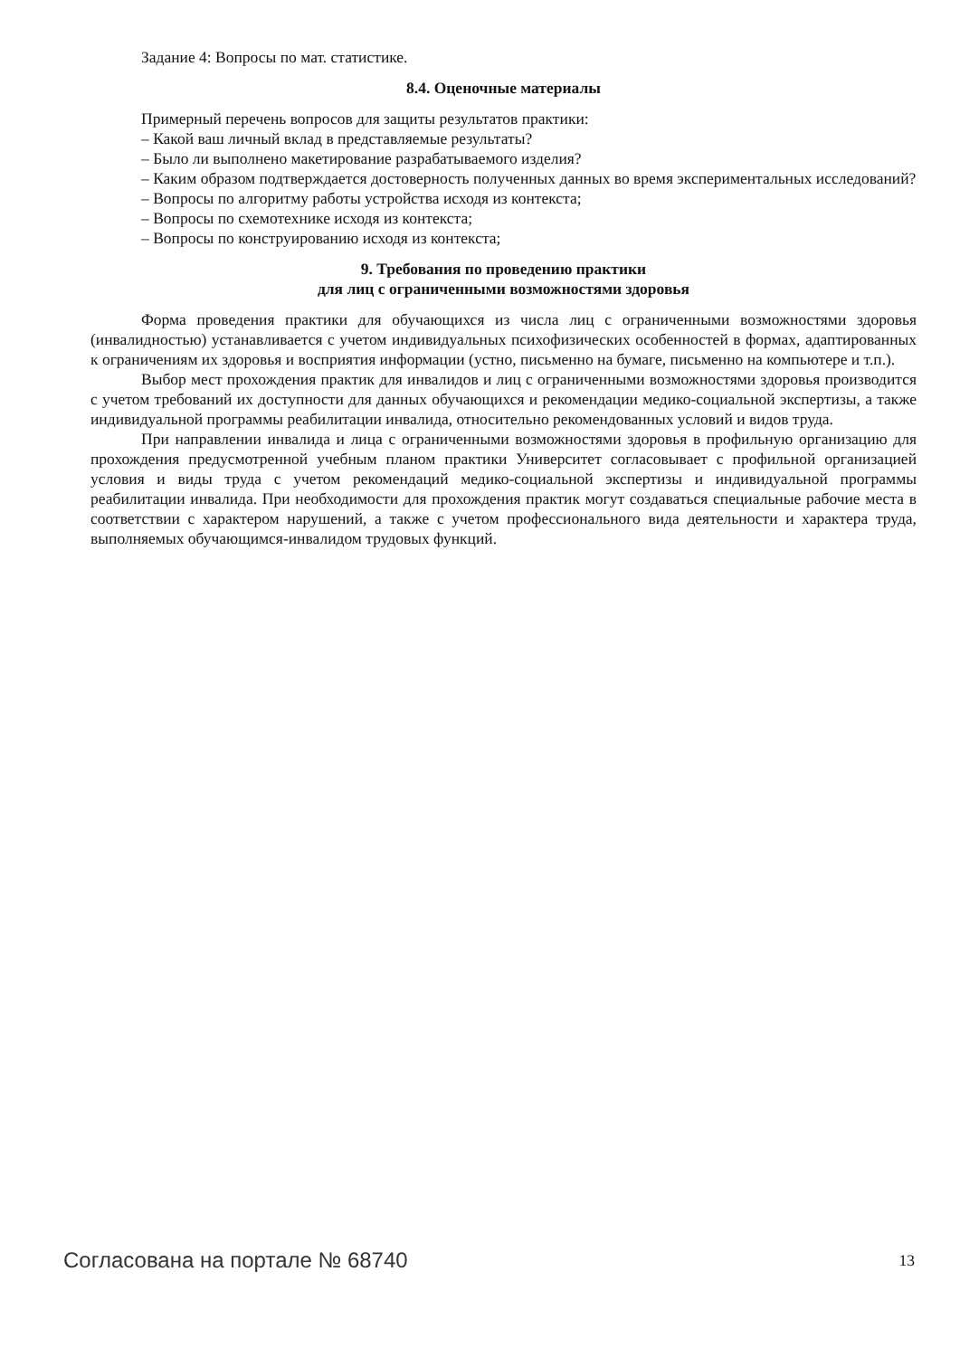Задание 4: Вопросы по мат. статистике.
8.4. Оценочные материалы
Примерный перечень вопросов для защиты результатов практики:
– Какой ваш личный вклад в представляемые результаты?
– Было ли выполнено макетирование разрабатываемого изделия?
– Каким образом подтверждается достоверность полученных данных во время экспериментальных исследований?
– Вопросы по алгоритму работы устройства исходя из контекста;
– Вопросы по схемотехнике исходя из контекста;
– Вопросы по конструированию исходя из контекста;
9. Требования по проведению практики
для лиц с ограниченными возможностями здоровья
Форма проведения практики для обучающихся из числа лиц с ограниченными возможностями здоровья (инвалидностью) устанавливается с учетом индивидуальных психофизических особенностей в формах, адаптированных к ограничениям их здоровья и восприятия информации (устно, письменно на бумаге, письменно на компьютере и т.п.).
Выбор мест прохождения практик для инвалидов и лиц с ограниченными возможностями здоровья производится с учетом требований их доступности для данных обучающихся и рекомендации медико-социальной экспертизы, а также индивидуальной программы реабилитации инвалида, относительно рекомендованных условий и видов труда.
При направлении инвалида и лица с ограниченными возможностями здоровья в профильную организацию для прохождения предусмотренной учебным планом практики Университет согласовывает с профильной организацией условия и виды труда с учетом рекомендаций медико-социальной экспертизы и индивидуальной программы реабилитации инвалида. При необходимости для прохождения практик могут создаваться специальные рабочие места в соответствии с характером нарушений, а также с учетом профессионального вида деятельности и характера труда, выполняемых обучающимся-инвалидом трудовых функций.
Согласована на портале № 68740 13